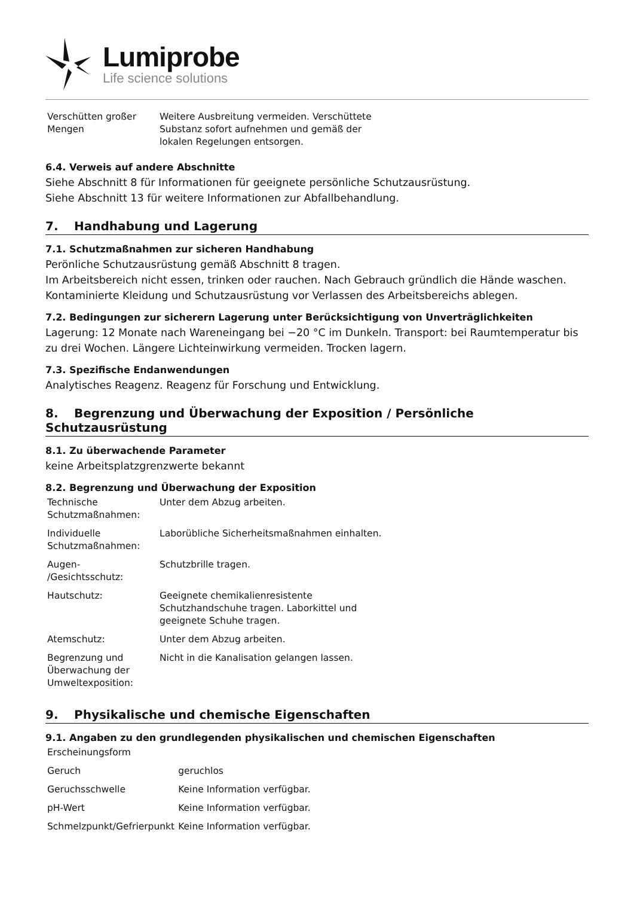Lumiprobe
Life science solutions
| Verschütten großer Mengen | Weitere Ausbreitung vermeiden. Verschüttete Substanz sofort aufnehmen und gemäß der lokalen Regelungen entsorgen. |
6.4. Verweis auf andere Abschnitte
Siehe Abschnitt 8 für Informationen für geeignete persönliche Schutzausrüstung.
Siehe Abschnitt 13 für weitere Informationen zur Abfallbehandlung.
7. Handhabung und Lagerung
7.1. Schutzmaßnahmen zur sicheren Handhabung
Perönliche Schutzausrüstung gemäß Abschnitt 8 tragen.
Im Arbeitsbereich nicht essen, trinken oder rauchen. Nach Gebrauch gründlich die Hände waschen.
Kontaminierte Kleidung und Schutzausrüstung vor Verlassen des Arbeitsbereichs ablegen.
7.2. Bedingungen zur sicherern Lagerung unter Berücksichtigung von Unverträglichkeiten
Lagerung: 12 Monate nach Wareneingang bei −20 °C im Dunkeln. Transport: bei Raumtemperatur bis zu drei Wochen. Längere Lichteinwirkung vermeiden. Trocken lagern.
7.3. Spezifische Endanwendungen
Analytisches Reagenz. Reagenz für Forschung und Entwicklung.
8. Begrenzung und Überwachung der Exposition / Persönliche Schutzausrüstung
8.1. Zu überwachende Parameter
keine Arbeitsplatzgrenzwerte bekannt
8.2. Begrenzung und Überwachung der Exposition
| Technische Schutzmaßnahmen: | Unter dem Abzug arbeiten. |
| Individuelle Schutzmaßnahmen: | Laborübliche Sicherheitsmaßnahmen einhalten. |
| Augen- /Gesichtsschutz: | Schutzbrille tragen. |
| Hautschutz: | Geeignete chemikalienresistente Schutzhandschuhe tragen. Laborkittel und geeignete Schuhe tragen. |
| Atemschutz: | Unter dem Abzug arbeiten. |
| Begrenzung und Überwachung der Umweltexposition: | Nicht in die Kanalisation gelangen lassen. |
9. Physikalische und chemische Eigenschaften
9.1. Angaben zu den grundlegenden physikalischen und chemischen Eigenschaften
| Erscheinungsform | |
| Geruch | geruchlos |
| Geruchsschwelle | Keine Information verfügbar. |
| pH-Wert | Keine Information verfügbar. |
| Schmelzpunkt/Gefrierpunkt | Keine Information verfügbar. |